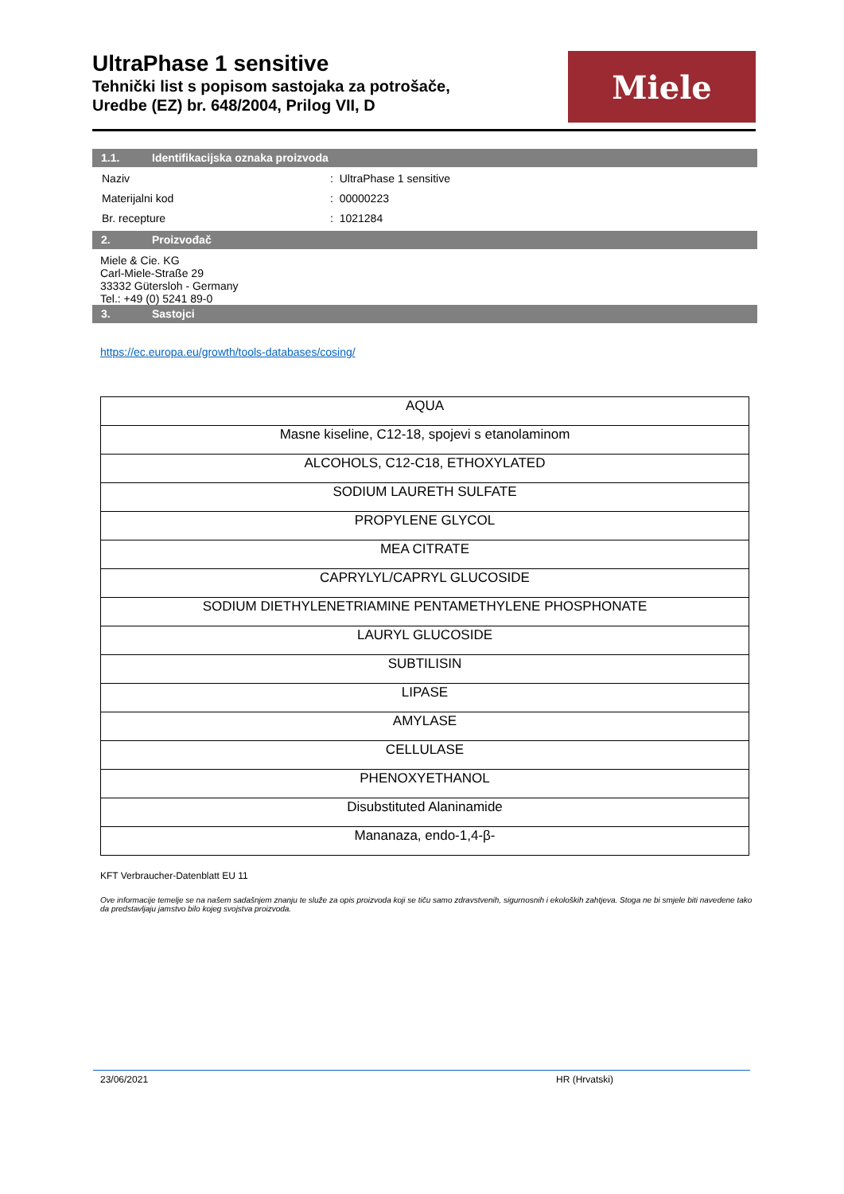UltraPhase 1 sensitive
Tehnički list s popisom sastojaka za potrošače,
Uredbe (EZ) br. 648/2004, Prilog VII, D
Miele
1.1. Identifikacijska oznaka proizvoda
| Naziv | : UltraPhase 1 sensitive |
| Materijalni kod | : 00000223 |
| Br. recepture | : 1021284 |
2. Proizvođač
Miele & Cie. KG
Carl-Miele-Straße 29
33332 Gütersloh - Germany
Tel.: +49 (0) 5241 89-0
3. Sastojci
https://ec.europa.eu/growth/tools-databases/cosing/
| AQUA |
| Masne kiseline, C12-18, spojevi s etanolaminom |
| ALCOHOLS, C12-C18, ETHOXYLATED |
| SODIUM LAURETH SULFATE |
| PROPYLENE GLYCOL |
| MEA CITRATE |
| CAPRYLYL/CAPRYL GLUCOSIDE |
| SODIUM DIETHYLENETRIAMINE PENTAMETHYLENE PHOSPHONATE |
| LAURYL GLUCOSIDE |
| SUBTILISIN |
| LIPASE |
| AMYLASE |
| CELLULASE |
| PHENOXYETHANOL |
| Disubstituted Alaninamide |
| Mananaza, endo-1,4-β- |
KFT Verbraucher-Datenblatt EU 11
Ove informacije temelje se na našem sadašnjem znanju te služe za opis proizvoda koji se tiču samo zdravstvenih, sigurnosnih i ekoloških zahtjeva. Stoga ne bi smjele biti navedene tako da predstavljaju jamstvo bilo kojeg svojstva proizvoda.
23/06/2021 HR (Hrvatski)